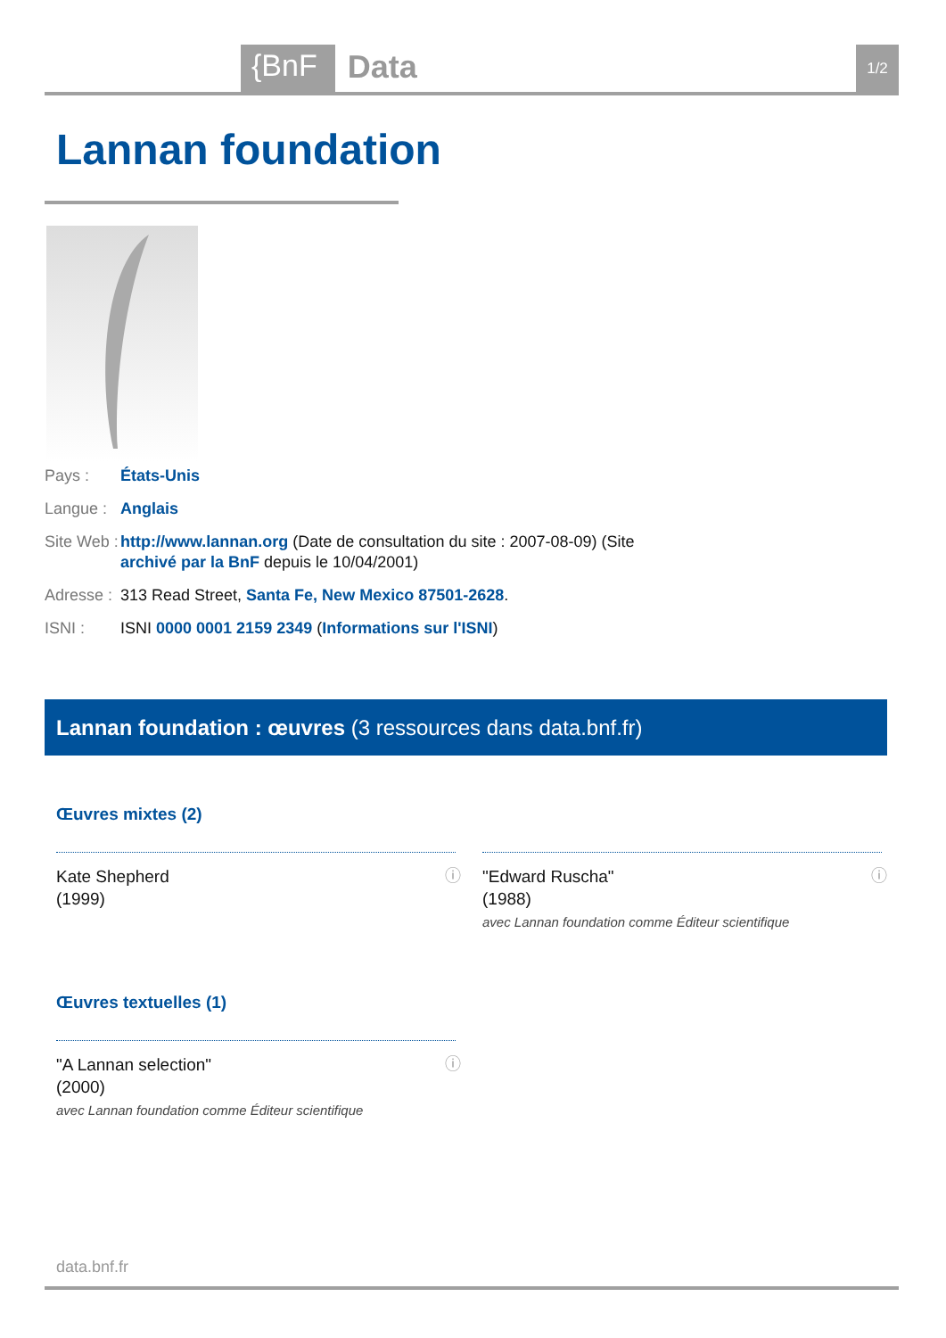{BnF Data 1/2
Lannan foundation
Pays : États-Unis
Langue : Anglais
Site Web : http://www.lannan.org (Date de consultation du site : 2007-08-09) (Site archivé par la BnF depuis le 10/04/2001)
Adresse : 313 Read Street, Santa Fe, New Mexico 87501-2628.
ISNI : ISNI 0000 0001 2159 2349 (Informations sur l'ISNI)
Lannan foundation : œuvres (3 ressources dans data.bnf.fr)
Œuvres mixtes (2)
Kate Shepherd
(1999)
ⓘ
"Edward Ruscha"
(1988)
avec Lannan foundation comme Éditeur scientifique
ⓘ
Œuvres textuelles (1)
"A Lannan selection"
(2000)
avec Lannan foundation comme Éditeur scientifique
ⓘ
data.bnf.fr